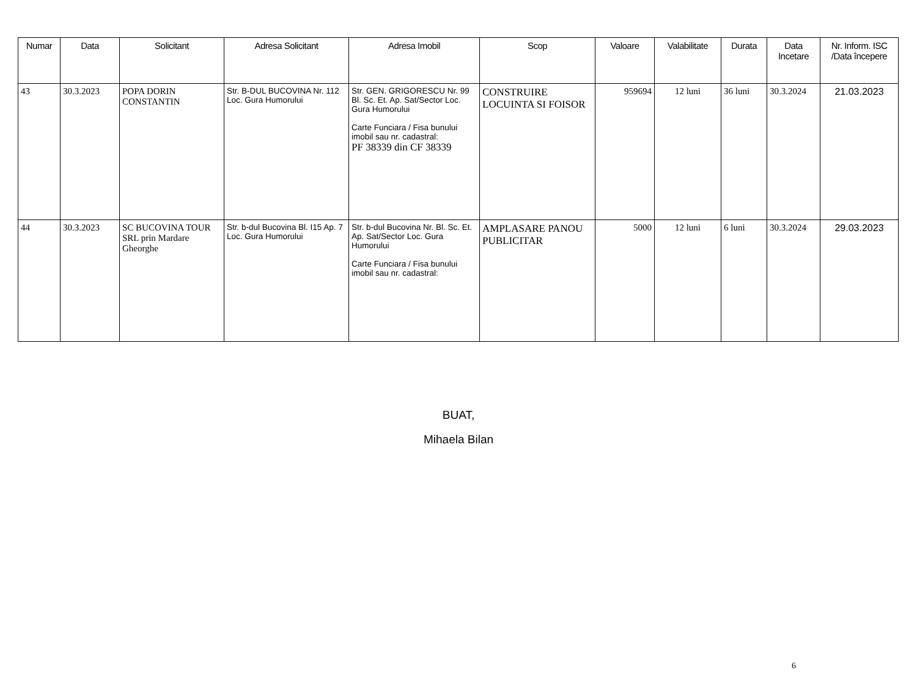| Numar | Data | Solicitant | Adresa Solicitant | Adresa Imobil | Scop | Valoare | Valabilitate | Durata | Data Incetare | Nr. Inform. ISC /Data începere |
| --- | --- | --- | --- | --- | --- | --- | --- | --- | --- | --- |
| 43 | 30.3.2023 | POPA DORIN CONSTANTIN | Str. B-DUL BUCOVINA Nr. 112 Loc. Gura Humorului | Str. GEN. GRIGORESCU Nr. 99 Bl. Sc. Et. Ap. Sat/Sector Loc. Gura Humorului Carte Funciara / Fisa bunului imobil sau nr. cadastral: PF 38339 din CF 38339 | CONSTRUIRE LOCUINTA SI FOISOR | 959694 | 12 luni | 36 luni | 30.3.2024 | 21.03.2023 |
| 44 | 30.3.2023 | SC BUCOVINA TOUR SRL prin Mardare Gheorghe | Str. b-dul Bucovina Bl. I15 Ap. 7 Loc. Gura Humorului | Str. b-dul Bucovina Nr. Bl. Sc. Et. Ap. Sat/Sector Loc. Gura Humorului Carte Funciara / Fisa bunului imobil sau nr. cadastral: | AMPLASARE PANOU PUBLICITAR | 5000 | 12 luni | 6 luni | 30.3.2024 | 29.03.2023 |
BUAT,
Mihaela Bilan
6